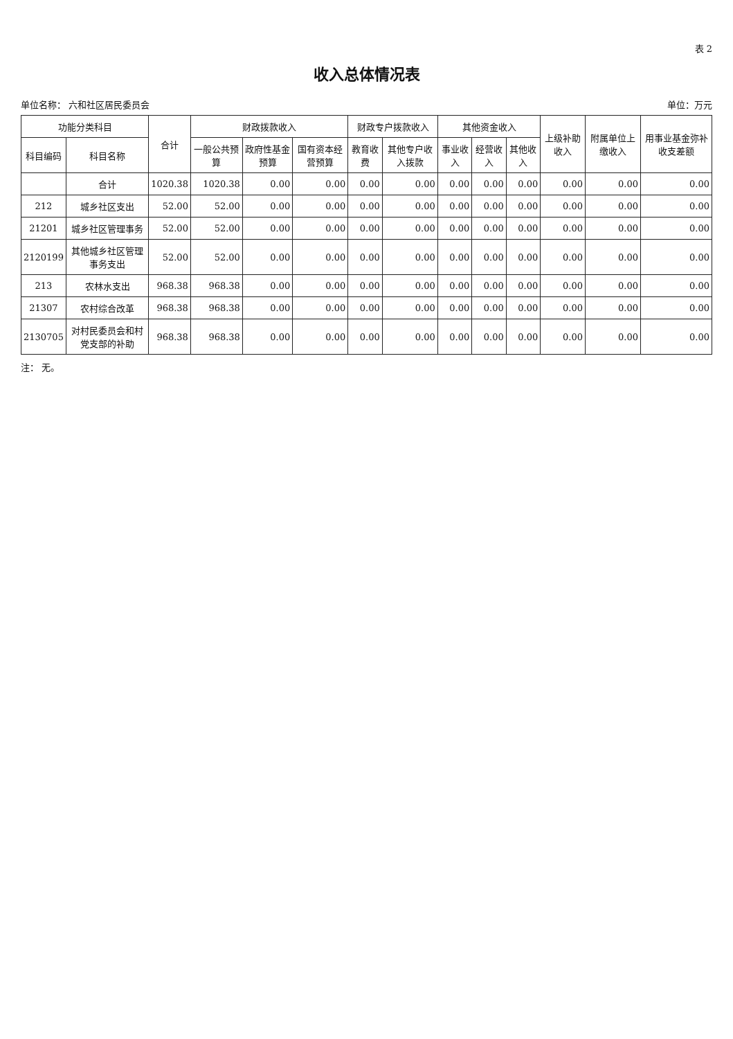表 2
收入总体情况表
单位名称： 六和社区居民委员会 单位：万元
| 功能分类科目 | | 合计 | 财政拨款收入 | | | 财政专户拨款收入 | | 其他资金收入 | | | 上级补助收入 | 附属单位上缴收入 | 用事业基金弥补收支差额 |
| --- | --- | --- | --- | --- | --- | --- | --- | --- | --- | --- | --- | --- | --- |
| 科目编码 | 科目名称 | | 一般公共预算 | 政府性基金预算 | 国有资本经营预算 | 教育收费 | 其他专户收入拨款 | 事业收入 | 经营收入 | 其他收入 | | | |
| | 合计 | 1020.38 | 1020.38 | 0.00 | 0.00 | 0.00 | 0.00 | 0.00 | 0.00 | 0.00 | 0.00 | 0.00 | 0.00 |
| 212 | 城乡社区支出 | 52.00 | 52.00 | 0.00 | 0.00 | 0.00 | 0.00 | 0.00 | 0.00 | 0.00 | 0.00 | 0.00 | 0.00 |
| 21201 | 城乡社区管理事务 | 52.00 | 52.00 | 0.00 | 0.00 | 0.00 | 0.00 | 0.00 | 0.00 | 0.00 | 0.00 | 0.00 | 0.00 |
| 2120199 | 其他城乡社区管理事务支出 | 52.00 | 52.00 | 0.00 | 0.00 | 0.00 | 0.00 | 0.00 | 0.00 | 0.00 | 0.00 | 0.00 | 0.00 |
| 213 | 农林水支出 | 968.38 | 968.38 | 0.00 | 0.00 | 0.00 | 0.00 | 0.00 | 0.00 | 0.00 | 0.00 | 0.00 | 0.00 |
| 21307 | 农村综合改革 | 968.38 | 968.38 | 0.00 | 0.00 | 0.00 | 0.00 | 0.00 | 0.00 | 0.00 | 0.00 | 0.00 | 0.00 |
| 2130705 | 对村民委员会和村党支部的补助 | 968.38 | 968.38 | 0.00 | 0.00 | 0.00 | 0.00 | 0.00 | 0.00 | 0.00 | 0.00 | 0.00 | 0.00 |
注： 无。